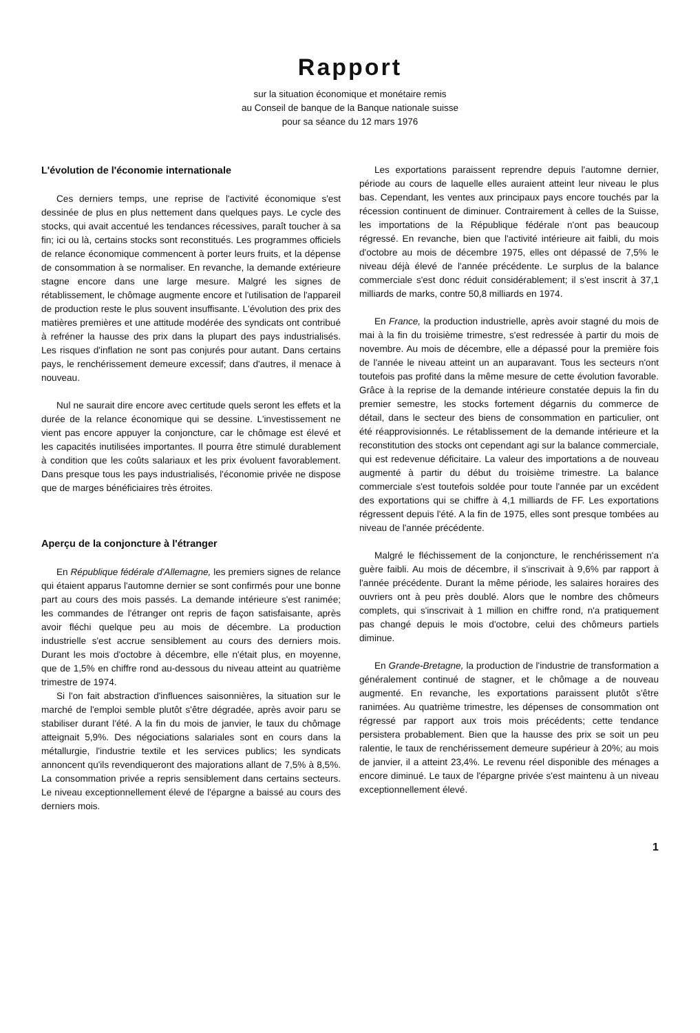Rapport
sur la situation économique et monétaire remis
au Conseil de banque de la Banque nationale suisse
pour sa séance du 12 mars 1976
L'évolution de l'économie internationale
Ces derniers temps, une reprise de l'activité économique s'est dessinée de plus en plus nettement dans quelques pays. Le cycle des stocks, qui avait accentué les tendances récessives, paraît toucher à sa fin; ici ou là, certains stocks sont reconstitués. Les programmes officiels de relance économique commencent à porter leurs fruits, et la dépense de consommation à se normaliser. En revanche, la demande extérieure stagne encore dans une large mesure. Malgré les signes de rétablissement, le chômage augmente encore et l'utilisation de l'appareil de production reste le plus souvent insuffisante. L'évolution des prix des matières premières et une attitude modérée des syndicats ont contribué à refréner la hausse des prix dans la plupart des pays industrialisés. Les risques d'inflation ne sont pas conjurés pour autant. Dans certains pays, le renchérissement demeure excessif; dans d'autres, il menace à nouveau.
Nul ne saurait dire encore avec certitude quels seront les effets et la durée de la relance économique qui se dessine. L'investissement ne vient pas encore appuyer la conjoncture, car le chômage est élevé et les capacités inutilisées importantes. Il pourra être stimulé durablement à condition que les coûts salariaux et les prix évoluent favorablement. Dans presque tous les pays industrialisés, l'économie privée ne dispose que de marges bénéficiaires très étroites.
Aperçu de la conjoncture à l'étranger
En République fédérale d'Allemagne, les premiers signes de relance qui étaient apparus l'automne dernier se sont confirmés pour une bonne part au cours des mois passés. La demande intérieure s'est ranimée; les commandes de l'étranger ont repris de façon satisfaisante, après avoir fléchi quelque peu au mois de décembre. La production industrielle s'est accrue sensiblement au cours des derniers mois. Durant les mois d'octobre à décembre, elle n'était plus, en moyenne, que de 1,5% en chiffre rond au-dessous du niveau atteint au quatrième trimestre de 1974.
Si l'on fait abstraction d'influences saisonnières, la situation sur le marché de l'emploi semble plutôt s'être dégradée, après avoir paru se stabiliser durant l'été. A la fin du mois de janvier, le taux du chômage atteignait 5,9%. Des négociations salariales sont en cours dans la métallurgie, l'industrie textile et les services publics; les syndicats annoncent qu'ils revendiqueront des majorations allant de 7,5% à 8,5%. La consommation privée a repris sensiblement dans certains secteurs. Le niveau exceptionnellement élevé de l'épargne a baissé au cours des derniers mois.
Les exportations paraissent reprendre depuis l'automne dernier, période au cours de laquelle elles auraient atteint leur niveau le plus bas. Cependant, les ventes aux principaux pays encore touchés par la récession continuent de diminuer. Contrairement à celles de la Suisse, les importations de la République fédérale n'ont pas beaucoup régressé. En revanche, bien que l'activité intérieure ait faibli, du mois d'octobre au mois de décembre 1975, elles ont dépassé de 7,5% le niveau déjà élevé de l'année précédente. Le surplus de la balance commerciale s'est donc réduit considérablement; il s'est inscrit à 37,1 milliards de marks, contre 50,8 milliards en 1974.
En France, la production industrielle, après avoir stagné du mois de mai à la fin du troisième trimestre, s'est redressée à partir du mois de novembre. Au mois de décembre, elle a dépassé pour la première fois de l'année le niveau atteint un an auparavant. Tous les secteurs n'ont toutefois pas profité dans la même mesure de cette évolution favorable. Grâce à la reprise de la demande intérieure constatée depuis la fin du premier semestre, les stocks fortement dégarnis du commerce de détail, dans le secteur des biens de consommation en particulier, ont été réapprovisionnés. Le rétablissement de la demande intérieure et la reconstitution des stocks ont cependant agi sur la balance commerciale, qui est redevenue déficitaire. La valeur des importations a de nouveau augmenté à partir du début du troisième trimestre. La balance commerciale s'est toutefois soldée pour toute l'année par un excédent des exportations qui se chiffre à 4,1 milliards de FF. Les exportations régressent depuis l'été. A la fin de 1975, elles sont presque tombées au niveau de l'année précédente.
Malgré le fléchissement de la conjoncture, le renchérissement n'a guère faibli. Au mois de décembre, il s'inscrivait à 9,6% par rapport à l'année précédente. Durant la même période, les salaires horaires des ouvriers ont à peu près doublé. Alors que le nombre des chômeurs complets, qui s'inscrivait à 1 million en chiffre rond, n'a pratiquement pas changé depuis le mois d'octobre, celui des chômeurs partiels diminue.
En Grande-Bretagne, la production de l'industrie de transformation a généralement continué de stagner, et le chômage a de nouveau augmenté. En revanche, les exportations paraissent plutôt s'être ranimées. Au quatrième trimestre, les dépenses de consommation ont régressé par rapport aux trois mois précédents; cette tendance persistera probablement. Bien que la hausse des prix se soit un peu ralentie, le taux de renchérissement demeure supérieur à 20%; au mois de janvier, il a atteint 23,4%. Le revenu réel disponible des ménages a encore diminué. Le taux de l'épargne privée s'est maintenu à un niveau exceptionnellement élevé.
1